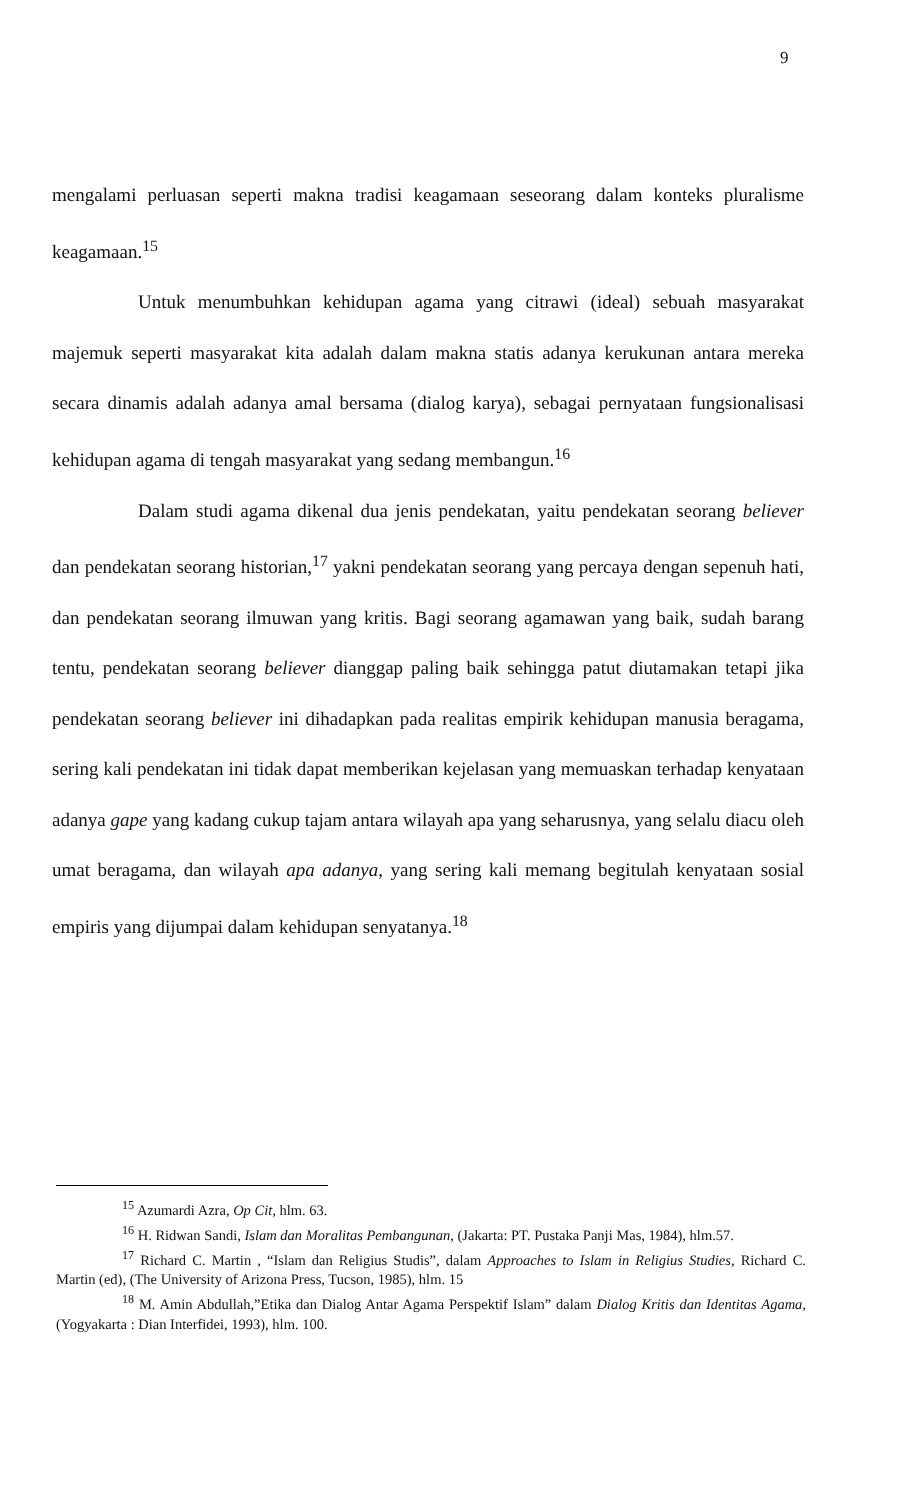9
mengalami perluasan seperti makna tradisi keagamaan seseorang dalam konteks pluralisme keagamaan.<sup>15</sup>
Untuk menumbuhkan kehidupan agama yang citrawi (ideal) sebuah masyarakat majemuk seperti masyarakat kita adalah dalam makna statis adanya kerukunan antara mereka secara dinamis adalah adanya amal bersama (dialog karya), sebagai pernyataan fungsionalisasi kehidupan agama di tengah masyarakat yang sedang membangun.<sup>16</sup>
Dalam studi agama dikenal dua jenis pendekatan, yaitu pendekatan seorang believer dan pendekatan seorang historian,<sup>17</sup> yakni pendekatan seorang yang percaya dengan sepenuh hati, dan pendekatan seorang ilmuwan yang kritis. Bagi seorang agamawan yang baik, sudah barang tentu, pendekatan seorang believer dianggap paling baik sehingga patut diutamakan tetapi jika pendekatan seorang believer ini dihadapkan pada realitas empirik kehidupan manusia beragama, sering kali pendekatan ini tidak dapat memberikan kejelasan yang memuaskan terhadap kenyataan adanya gape yang kadang cukup tajam antara wilayah apa yang seharusnya, yang selalu diacu oleh umat beragama, dan wilayah apa adanya, yang sering kali memang begitulah kenyataan sosial empiris yang dijumpai dalam kehidupan senyatanya.<sup>18</sup>
<sup>15</sup> Azumardi Azra, Op Cit, hlm. 63.
<sup>16</sup> H. Ridwan Sandi, Islam dan Moralitas Pembangunan, (Jakarta: PT. Pustaka Panji Mas, 1984), hlm.57.
<sup>17</sup> Richard C. Martin , “Islam dan Religius Studis”, dalam Approaches to Islam in Religius Studies, Richard C. Martin (ed), (The University of Arizona Press, Tucson, 1985), hlm. 15
<sup>18</sup> M. Amin Abdullah,”Etika dan Dialog Antar Agama Perspektif Islam” dalam Dialog Kritis dan Identitas Agama, (Yogyakarta : Dian Interfidei, 1993), hlm. 100.